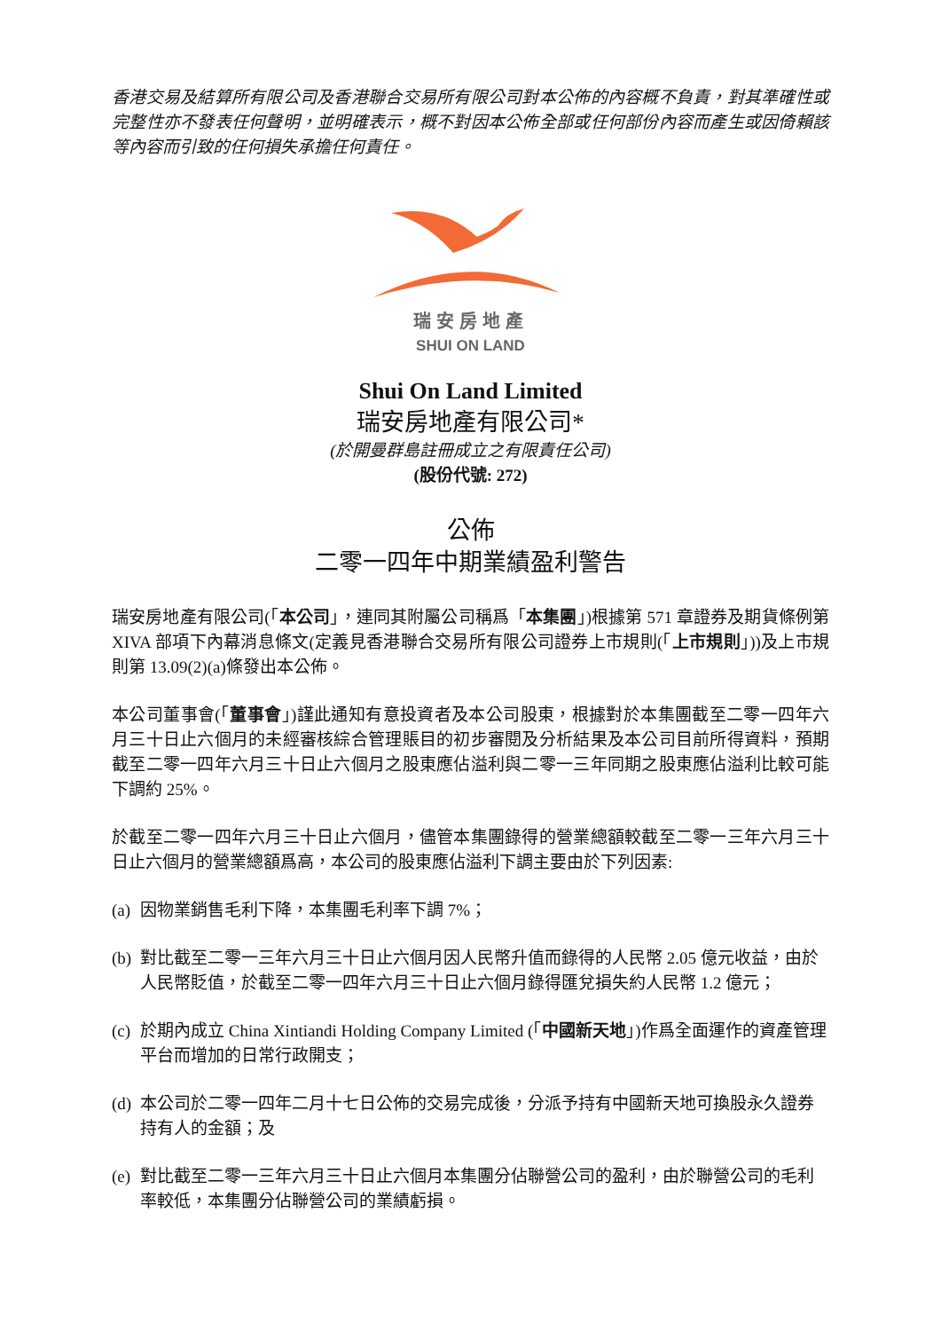香港交易及結算所有限公司及香港聯合交易所有限公司對本公佈的內容概不負責，對其準確性或完整性亦不發表任何聲明，並明確表示，概不對因本公佈全部或任何部份內容而產生或因倚賴該等內容而引致的任何損失承擔任何責任。
瑞安房地產
SHUI ON LAND
Shui On Land Limited
瑞安房地產有限公司*
(於開曼群島註冊成立之有限責任公司)
(股份代號: 272)
公佈
二零一四年中期業績盈利警告
瑞安房地產有限公司(「本公司」，連同其附屬公司稱爲「本集團」)根據第 571 章證券及期貨條例第 XIVA 部項下內幕消息條文(定義見香港聯合交易所有限公司證券上市規則(「上市規則」))及上市規則第 13.09(2)(a)條發出本公佈。
本公司董事會(「董事會」)謹此通知有意投資者及本公司股東，根據對於本集團截至二零一四年六月三十日止六個月的未經審核綜合管理賬目的初步審閱及分析結果及本公司目前所得資料，預期截至二零一四年六月三十日止六個月之股東應佔溢利與二零一三年同期之股東應佔溢利比較可能下調約 25%。
於截至二零一四年六月三十日止六個月，儘管本集團錄得的營業總額較截至二零一三年六月三十日止六個月的營業總額爲高，本公司的股東應佔溢利下調主要由於下列因素:
(a) 因物業銷售毛利下降，本集團毛利率下調 7%；
(b) 對比截至二零一三年六月三十日止六個月因人民幣升值而錄得的人民幣 2.05 億元收益，由於人民幣貶值，於截至二零一四年六月三十日止六個月錄得匯兌損失約人民幣 1.2 億元；
(c) 於期內成立 China Xintiandi Holding Company Limited (「中國新天地」)作爲全面運作的資產管理平台而增加的日常行政開支；
(d) 本公司於二零一四年二月十七日公佈的交易完成後，分派予持有中國新天地可換股永久證券持有人的金額；及
(e) 對比截至二零一三年六月三十日止六個月本集團分佔聯營公司的盈利，由於聯營公司的毛利率較低，本集團分佔聯營公司的業績虧損。